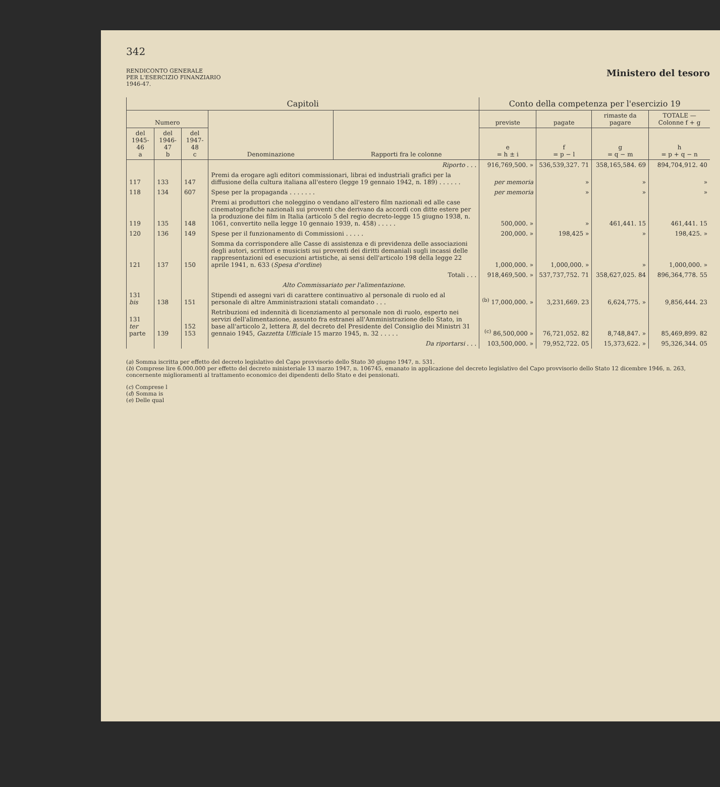342
RENDICONTO GENERALE
PER L'ESERCIZIO FINANZIARIO
1946-47.
Ministero del tesoro
| Capitoli | | | | | Conto della competenza per l'esercizio 19 | | | |
| --- | --- | --- | --- | --- | --- | --- | --- | --- |
| Numero | | | Denominazione | Rapporti fra le colonne | previste | pagate | rimaste da pagare | TOTALE — Colonne f + g |
| del 1945-46 a | del 1946-47 b | del 1947-48 c | | | e = h ± i | f = p − l | g = q − m | h = p + q − n |
| | | | Riporto . . . | | 916,769,500. » | 536,539,327. 71 | 358,165,584. 69 | 894,704,912. 40 |
| 117 | 133 | 147 | Premi da erogare agli editori commissionari, librai ed industriali grafici per la diffusione della cultura italiana all'estero (legge 19 gennaio 1942, n. 189) . . . . . . | | per memoria | » | » | » |
| 118 | 134 | 607 | Spese per la propaganda . . . . . . . | | per memoria | » | » | » |
| 119 | 135 | 148 | Premi ai produttori che noleggino o vendano all'estero film nazionali ed alle case cinematografiche nazionali sui proventi che derivano da accordi con ditte estere per la produzione dei film in Italia (articolo 5 del regio decreto-legge 15 giugno 1938, n. 1061, convertito nella legge 10 gennaio 1939, n. 458) . . . . . | | 500,000. » | » | 461,441. 15 | 461,441. 15 |
| 120 | 136 | 149 | Spese per il funzionamento di Commissioni . . . . . | | 200,000. » | 198,425 » | » | 198,425. » |
| 121 | 137 | 150 | Somma da corrispondere alle Casse di assistenza e di previdenza delle associazioni degli autori, scrittori e musicisti sui proventi dei diritti demaniali sugli incassi delle rappresentazioni ed esecuzioni artistiche, ai sensi dell'articolo 198 della legge 22 aprile 1941, n. 633 ( Spesa d'ordine ) | | 1,000,000. » | 1,000,000. » | » | 1,000,000. » |
| | | | Totali . . . | | 918,469,500. » | 537,737,752. 71 | 358,627,025. 84 | 896,364,778. 55 |
| | | | Alto Commissariato per l'alimentazione. | | | | | |
| 131 bis | 138 | 151 | Stipendi ed assegni vari di carattere continuativo al personale di ruolo ed al personale di altre Amministrazioni statali comandato . . . | | <sup>(b)</sup> 17,000,000. » | 3,231,669. 23 | 6,624,775. » | 9,856,444. 23 |
| 131 ter parte | 139 | 152 153 | Retribuzioni ed indennità di licenziamento al personale non di ruolo, esperto nei servizi dell'alimentazione, assunto fra estranei all'Amministrazione dello Stato, in base all'articolo 2, lettera B , del decreto del Presidente del Consiglio dei Ministri 31 gennaio 1945, Gazzetta Ufficiale 15 marzo 1945, n. 32 . . . . . | | <sup>(c)</sup> 86,500,000 » | 76,721,052. 82 | 8,748,847. » | 85,469,899. 82 |
| | | | Da riportarsi . . . | | 103,500,000. » | 79,952,722. 05 | 15,373,622. » | 95,326,344. 05 |
(a) Somma iscritta per effetto del decreto legislativo del Capo provvisorio dello Stato 30 giugno 1947, n. 531.
(b) Comprese lire 6.000.000 per effetto del decreto ministeriale 13 marzo 1947, n. 106745, emanato in applicazione del decreto legislativo del Capo provvisorio dello Stato 12 dicembre 1946, n. 263, concernente miglioramenti al trattamento economico dei dipendenti dello Stato e dei pensionati.
(c) Comprese l
(d) Somma is
(e) Delle qual